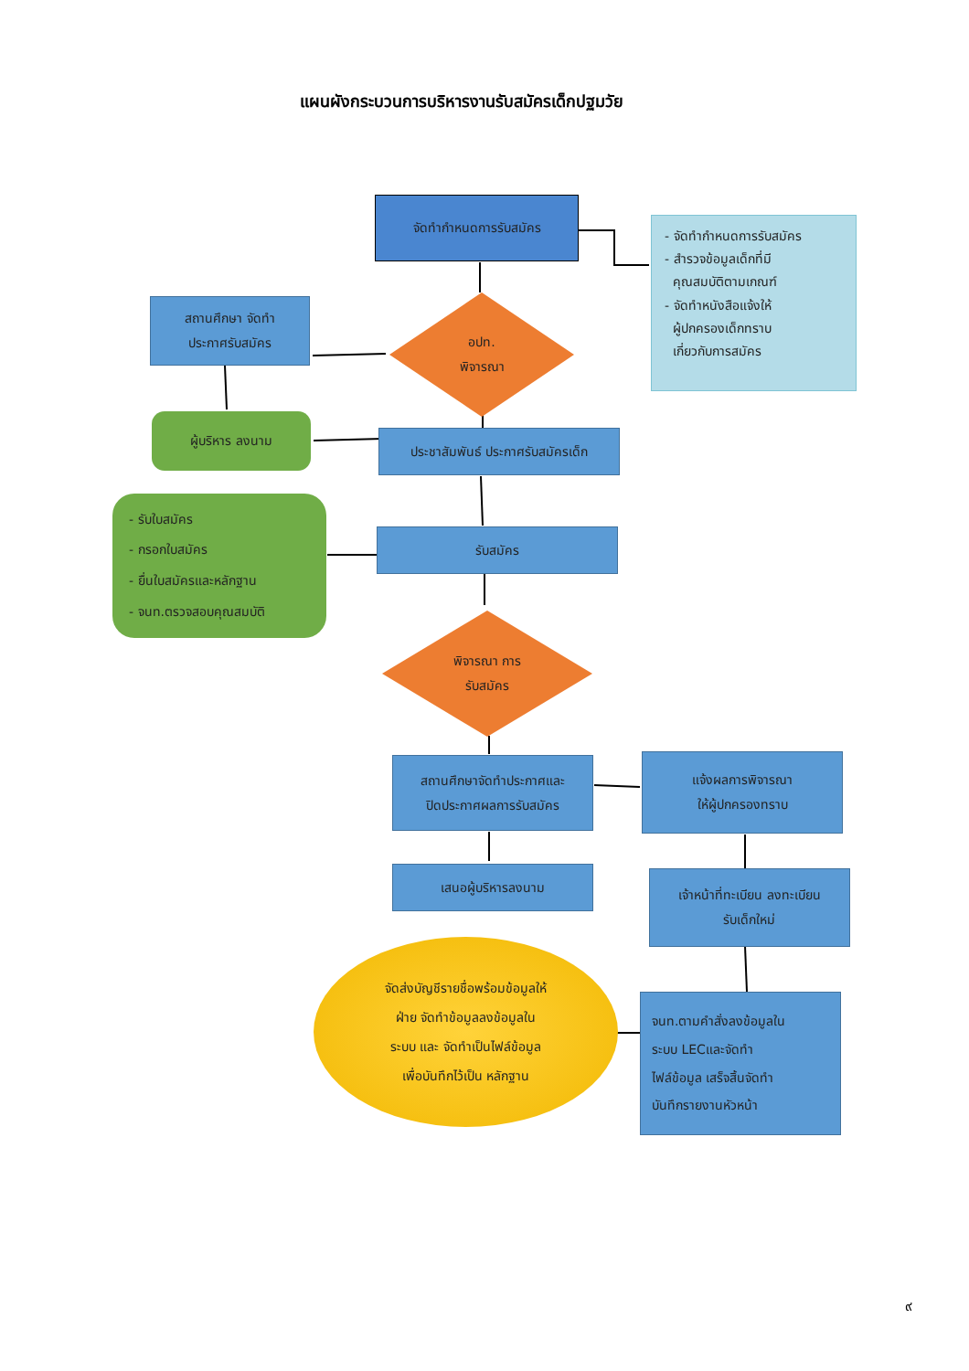แผนผังกระบวนการบริหารงานรับสมัครเด็กปฐมวัย
จัดทำกำหนดการรับสมัคร
- จัดทำกำหนดการรับสมัคร
- สำรวจข้อมูลเด็กที่มี
คุณสมบัติตามเกณฑ์
- จัดทำหนังสือแจ้งให้
ผู้ปกครองเด็กทราบ
เกี่ยวกับการสมัคร
สถานศึกษา จัดทำ
ประกาศรับสมัคร
อปท.
พิจารณา
ผู้บริหาร ลงนาม
ประชาสัมพันธ์ ประกาศรับสมัครเด็ก
- รับใบสมัคร
- กรอกใบสมัคร
- ยื่นใบสมัครและหลักฐาน
- จนท.ตรวจสอบคุณสมบัติ
รับสมัคร
พิจารณา การ
รับสมัคร
สถานศึกษาจัดทำประกาศและ
ปิดประกาศผลการรับสมัคร
แจ้งผลการพิจารณา
ให้ผู้ปกครองทราบ
เสนอผู้บริหารลงนาม
เจ้าหน้าที่ทะเบียน ลงทะเบียน
รับเด็กใหม่
จัดส่งบัญชีรายชื่อพร้อมข้อมูลให้
ฝ่าย จัดทำข้อมูลลงข้อมูลใน
ระบบ และ จัดทำเป็นไฟล์ข้อมูล
เพื่อบันทึกไว้เป็น หลักฐาน
จนท.ตามคำสั่งลงข้อมูลใน
ระบบ LECและจัดทำ
ไฟล์ข้อมูล เสร็จสิ้นจัดทำ
บันทึกรายงานหัวหน้า
๙